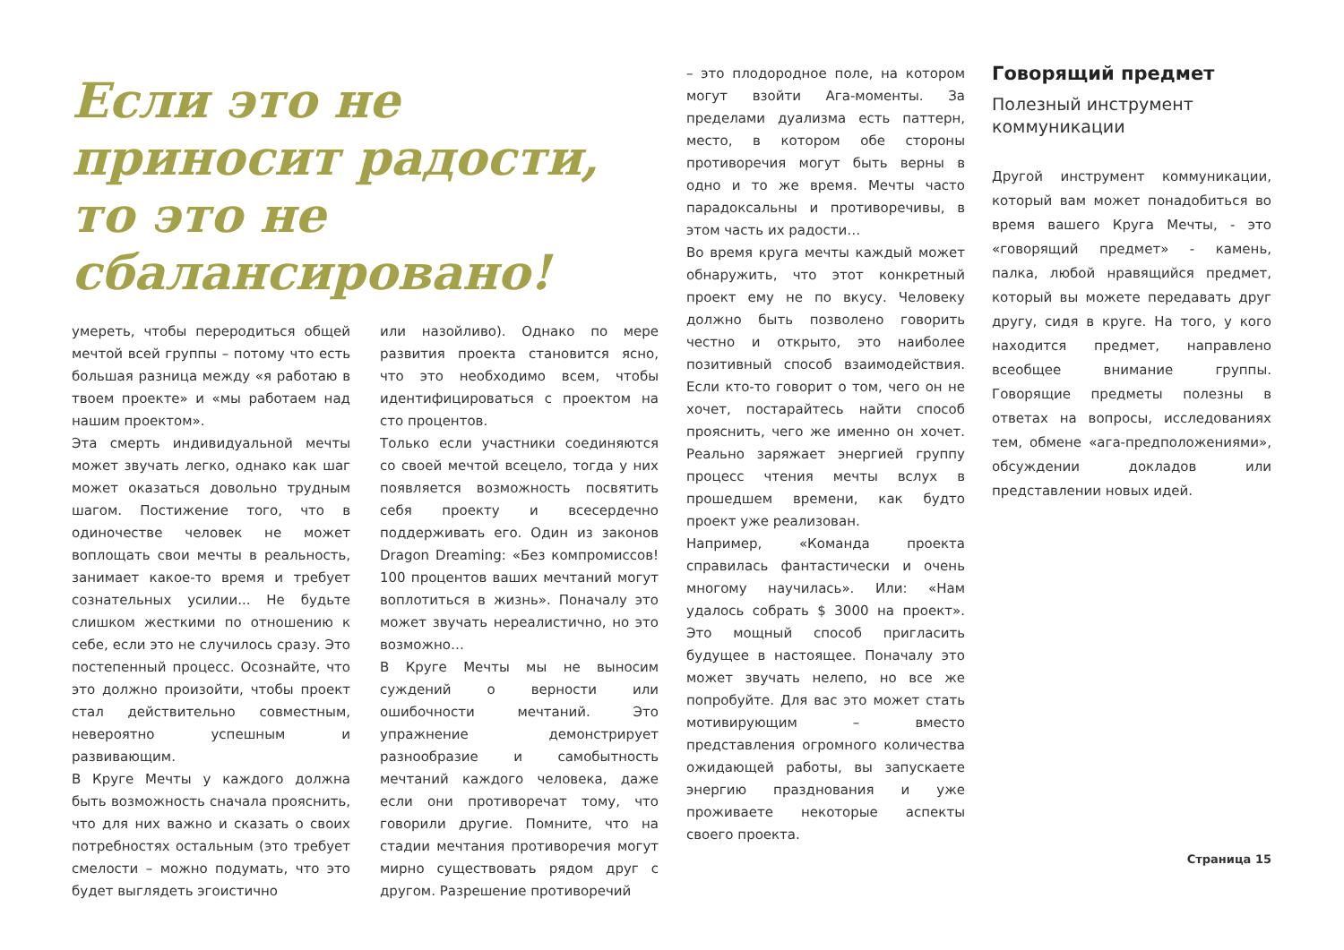Если это не приносит радости, то это не сбалансировано!
умереть, чтобы переродиться общей мечтой всей группы – потому что есть большая разница между «я работаю в твоем проекте» и «мы работаем над нашим проектом».
Эта смерть индивидуальной мечты может звучать легко, однако как шаг может оказаться довольно трудным шагом. Постижение того, что в одиночестве человек не может воплощать свои мечты в реальность, занимает какое-то время и требует сознательных усилии... Не будьте слишком жесткими по отношению к себе, если это не случилось сразу. Это постепенный процесс. Осознайте, что это должно произойти, чтобы проект стал действительно совместным, невероятно успешным и развивающим.
В Круге Мечты у каждого должна быть возможность сначала прояснить, что для них важно и сказать о своих потребностях остальным (это требует смелости – можно подумать, что это будет выглядеть эгоистично
или назойливо). Однако по мере развития проекта становится ясно, что это необходимо всем, чтобы идентифицироваться с проектом на сто процентов.
Только если участники соединяются со своей мечтой всецело, тогда у них появляется возможность посвятить себя проекту и всесердечно поддерживать его. Один из законов Dragon Dreaming: «Без компромиссов! 100 процентов ваших мечтаний могут воплотиться в жизнь». Поначалу это может звучать нереалистично, но это возможно…
В Круге Мечты мы не выносим суждений о верности или ошибочности мечтаний. Это упражнение демонстрирует разнообразие и самобытность мечтаний каждого человека, даже если они противоречат тому, что говорили другие. Помните, что на стадии мечтания противоречия могут мирно существовать рядом друг с другом. Разрешение противоречий
– это плодородное поле, на котором могут взойти Ага-моменты. За пределами дуализма есть паттерн, место, в котором обе стороны противоречия могут быть верны в одно и то же время. Мечты часто парадоксальны и противоречивы, в этом часть их радости…
Во время круга мечты каждый может обнаружить, что этот конкретный проект ему не по вкусу. Человеку должно быть позволено говорить честно и открыто, это наиболее позитивный способ взаимодействия. Если кто-то говорит о том, чего он не хочет, постарайтесь найти способ прояснить, чего же именно он хочет. Реально заряжает энергией группу процесс чтения мечты вслух в прошедшем времени, как будто проект уже реализован.
Например, «Команда проекта справилась фантастически и очень многому научилась». Или: «Нам удалось собрать $ 3000 на проект». Это мощный способ пригласить будущее в настоящее. Поначалу это может звучать нелепо, но все же попробуйте. Для вас это может стать мотивирующим – вместо представления огромного количества ожидающей работы, вы запускаете энергию празднования и уже проживаете некоторые аспекты своего проекта.
Говорящий предмет
Полезный инструмент коммуникации
Другой инструмент коммуникации, который вам может понадобиться во время вашего Круга Мечты, - это «говорящий предмет» - камень, палка, любой нравящийся предмет, который вы можете передавать друг другу, сидя в круге. На того, у кого находится предмет, направлено всеобщее внимание группы. Говорящие предметы полезны в ответах на вопросы, исследованиях тем, обмене «ага-предположениями», обсуждении докладов или представлении новых идей.
Страница 15